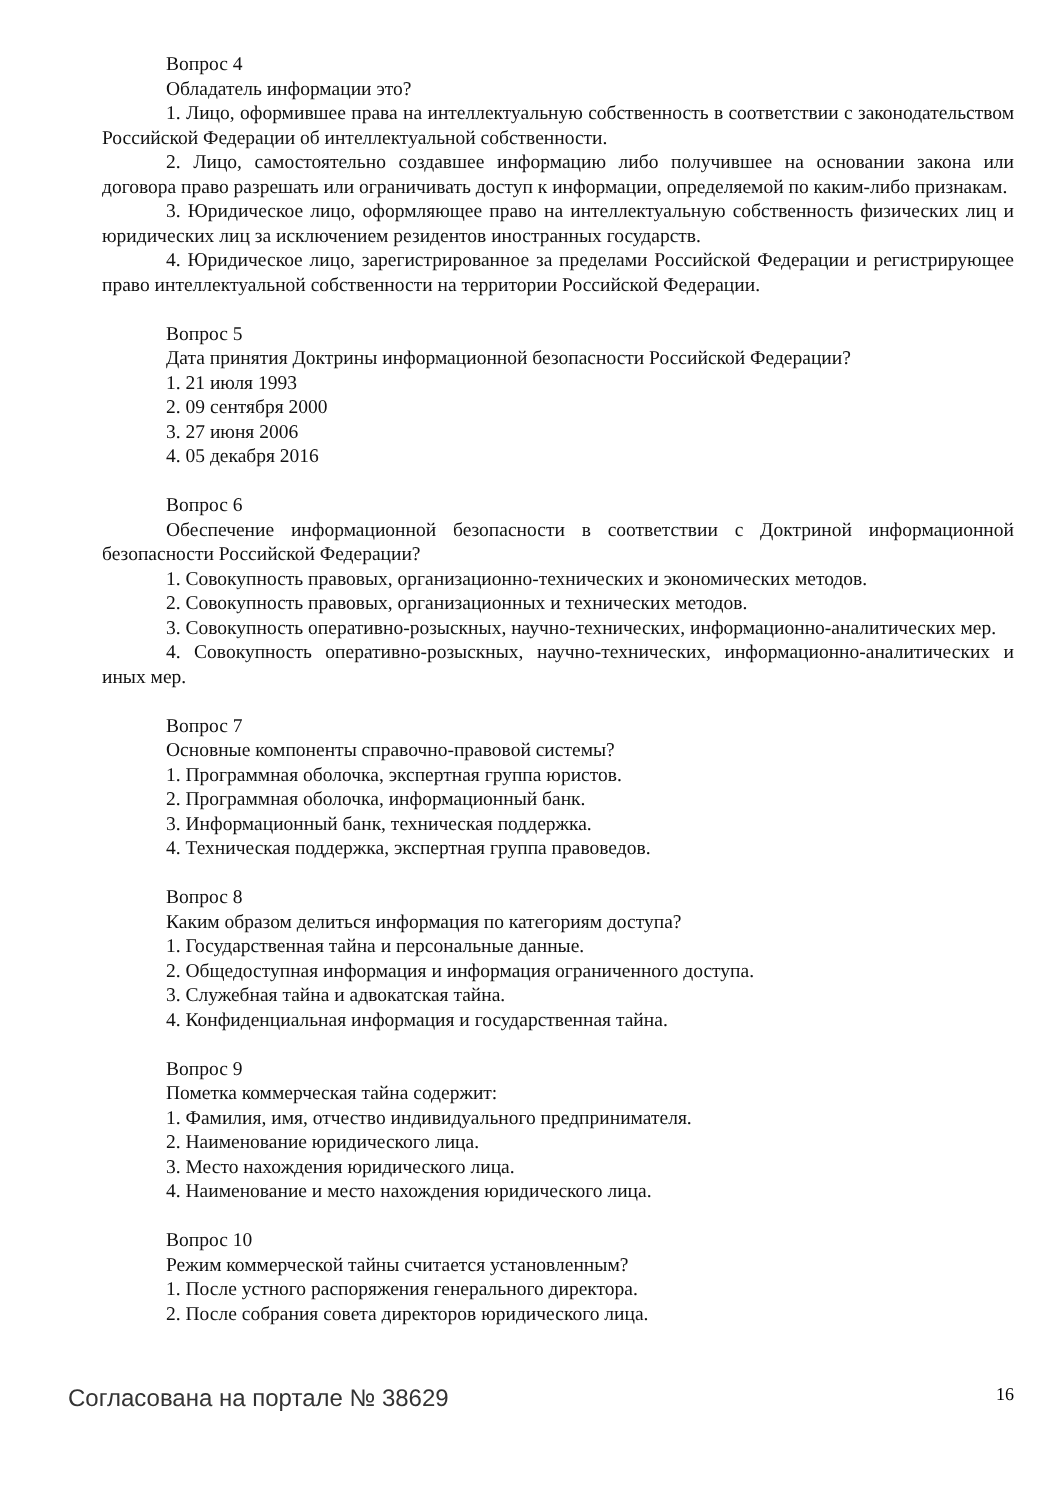Вопрос 4
Обладатель информации это?
1. Лицо, оформившее права на интеллектуальную собственность в соответствии с законодательством Российской Федерации об интеллектуальной собственности.
2. Лицо, самостоятельно создавшее информацию либо получившее на основании закона или договора право разрешать или ограничивать доступ к информации, определяемой по каким-либо признакам.
3. Юридическое лицо, оформляющее право на интеллектуальную собственность физических лиц и юридических лиц за исключением резидентов иностранных государств.
4. Юридическое лицо, зарегистрированное за пределами Российской Федерации и регистрирующее право интеллектуальной собственности на территории Российской Федерации.
Вопрос 5
Дата принятия Доктрины информационной безопасности Российской Федерации?
1. 21 июля 1993
2. 09 сентября 2000
3. 27 июня 2006
4. 05 декабря 2016
Вопрос 6
Обеспечение информационной безопасности в соответствии с Доктриной информационной безопасности Российской Федерации?
1. Совокупность правовых, организационно-технических и экономических методов.
2. Совокупность правовых, организационных и технических методов.
3. Совокупность оперативно-розыскных, научно-технических, информационно-аналитических мер.
4. Совокупность оперативно-розыскных, научно-технических, информационно-аналитических и иных мер.
Вопрос 7
Основные компоненты справочно-правовой системы?
1. Программная оболочка, экспертная группа юристов.
2. Программная оболочка, информационный банк.
3. Информационный банк, техническая поддержка.
4. Техническая поддержка, экспертная группа правоведов.
Вопрос 8
Каким образом делиться информация по категориям доступа?
1. Государственная тайна и персональные данные.
2. Общедоступная информация и информация ограниченного доступа.
3. Служебная тайна и адвокатская тайна.
4. Конфиденциальная информация и государственная тайна.
Вопрос 9
Пометка коммерческая тайна содержит:
1. Фамилия, имя, отчество индивидуального предпринимателя.
2. Наименование юридического лица.
3. Место нахождения юридического лица.
4. Наименование и место нахождения юридического лица.
Вопрос 10
Режим коммерческой тайны считается установленным?
1. После устного распоряжения генерального директора.
2. После собрания совета директоров юридического лица.
Согласована на портале № 38629 16